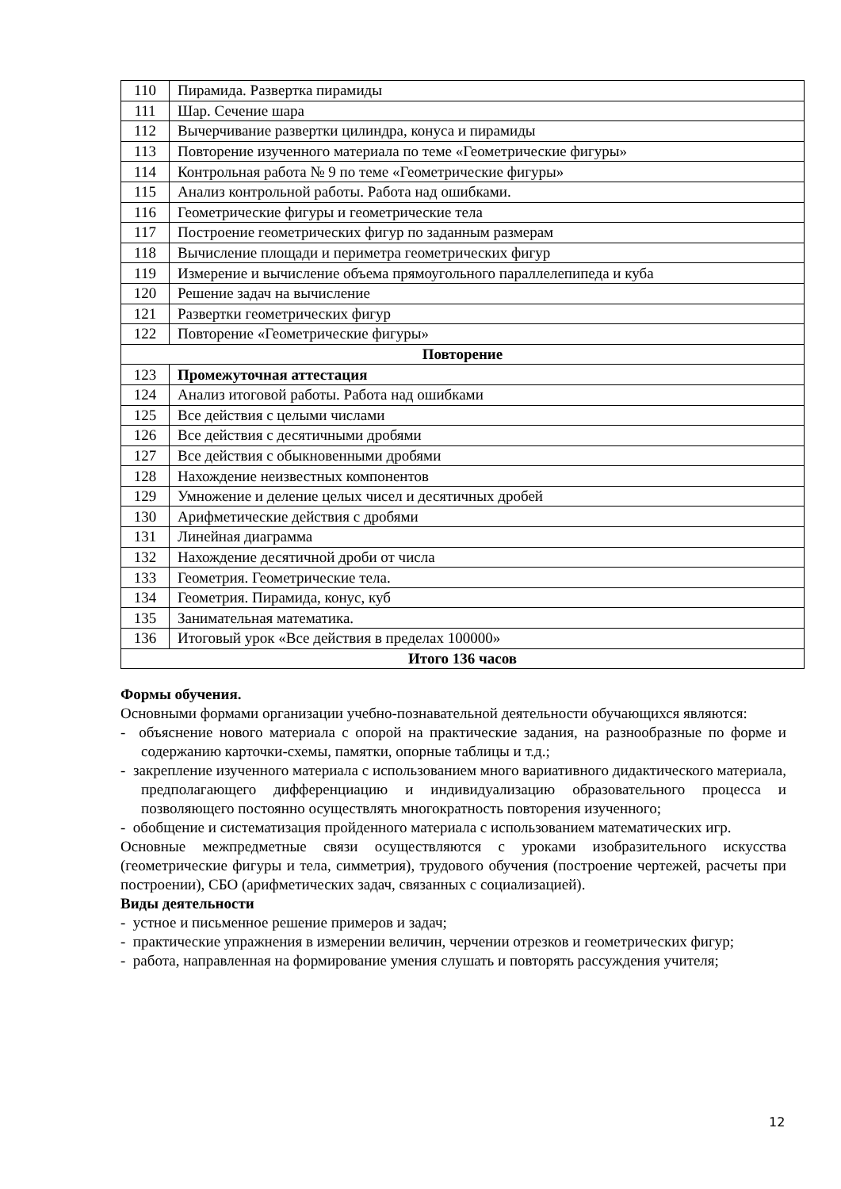| 110 | Пирамида. Развертка пирамиды |
| 111 | Шар. Сечение шара |
| 112 | Вычерчивание развертки цилиндра, конуса и пирамиды |
| 113 | Повторение изученного материала по теме «Геометрические фигуры» |
| 114 | Контрольная работа № 9 по теме «Геометрические фигуры» |
| 115 | Анализ контрольной работы. Работа над ошибками. |
| 116 | Геометрические фигуры и геометрические тела |
| 117 | Построение геометрических фигур по заданным размерам |
| 118 | Вычисление площади и периметра геометрических фигур |
| 119 | Измерение и вычисление объема прямоугольного параллелепипеда и куба |
| 120 | Решение задач на вычисление |
| 121 | Развертки геометрических фигур |
| 122 | Повторение «Геометрические фигуры» |
| Повторение | |
| 123 | Промежуточная аттестация |
| 124 | Анализ итоговой работы. Работа над ошибками |
| 125 | Все действия с целыми числами |
| 126 | Все действия с десятичными дробями |
| 127 | Все действия с обыкновенными дробями |
| 128 | Нахождение неизвестных компонентов |
| 129 | Умножение и деление целых чисел и десятичных дробей |
| 130 | Арифметические действия с дробями |
| 131 | Линейная диаграмма |
| 132 | Нахождение десятичной дроби от числа |
| 133 | Геометрия. Геометрические тела. |
| 134 | Геометрия. Пирамида, конус, куб |
| 135 | Занимательная математика. |
| 136 | Итоговый урок «Все действия в пределах 100000» |
| Итого 136 часов | |
Формы обучения.
Основными формами организации учебно-познавательной деятельности обучающихся являются:
- объяснение нового материала с опорой на практические задания, на разнообразные по форме и содержанию карточки-схемы, памятки, опорные таблицы и т.д.;
- закрепление изученного материала с использованием много вариативного дидактического материала, предполагающего дифференциацию и индивидуализацию образовательного процесса и позволяющего постоянно осуществлять многократность повторения изученного;
- обобщение и систематизация пройденного материала с использованием математических игр.
Основные межпредметные связи осуществляются с уроками изобразительного искусства (геометрические фигуры и тела, симметрия), трудового обучения (построение чертежей, расчеты при построении), СБО (арифметических задач, связанных с социализацией).
Виды деятельности
- устное и письменное решение примеров и задач;
- практические упражнения в измерении величин, черчении отрезков и геометрических фигур;
- работа, направленная на формирование умения слушать и повторять рассуждения учителя;
12